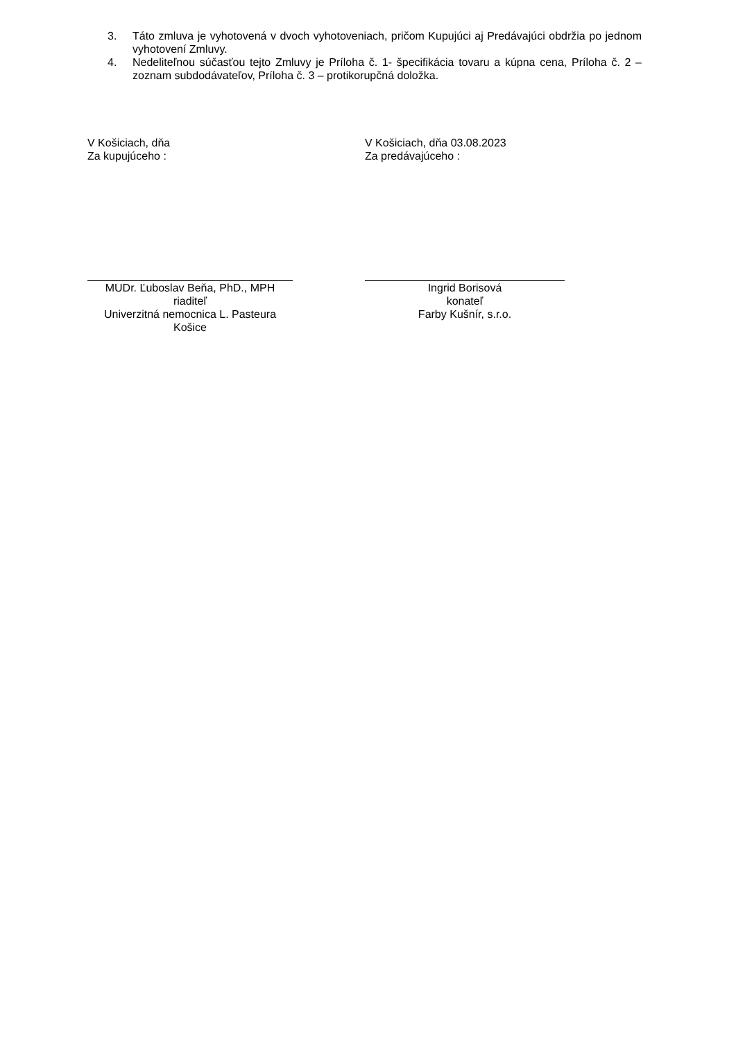3. Táto zmluva je vyhotovená v dvoch vyhotoveniach, pričom Kupujúci aj Predávajúci obdržia po jednom vyhotovení Zmluvy.
4. Nedeliteľnou súčasťou tejto Zmluvy je Príloha č. 1- špecifikácia tovaru a kúpna cena, Príloha č. 2 – zoznam subdodávateľov, Príloha č. 3 – protikorupčná doložka.
V Košiciach, dňa
Za kupujúceho :
MUDr. Ľuboslav Beňa, PhD., MPH
riaditeľ
Univerzitná nemocnica L. Pasteura Košice
V Košiciach, dňa 03.08.2023
Za predávajúceho :
Ingrid Borisová
konateľ
Farby Kušnír, s.r.o.